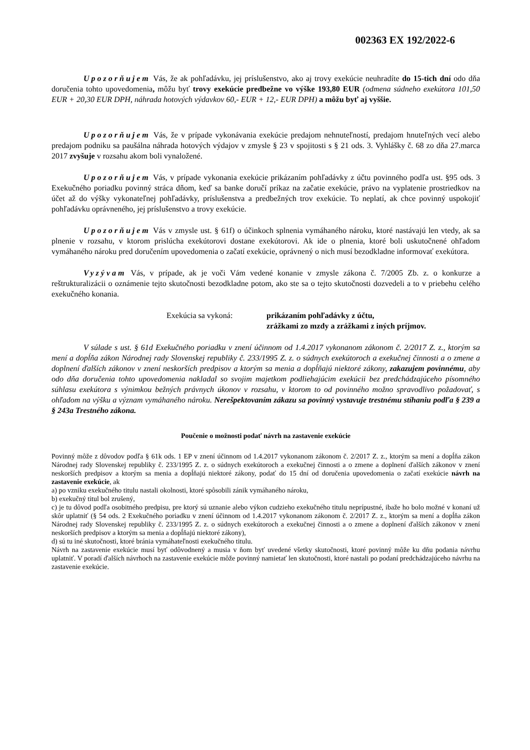002363 EX 192/2022-6
Upozorňujem Vás, že ak pohľadávku, jej príslušenstvo, ako aj trovy exekúcie neuhradíte do 15-tich dní odo dňa doručenia tohto upovedomenia, môžu byť trovy exekúcie predbežne vo výške 193,80 EUR (odmena súdneho exekútora 101,50 EUR + 20,30 EUR DPH, náhrada hotových výdavkov 60,- EUR + 12,- EUR DPH) a môžu byť aj vyššie.
Upozorňujem Vás, že v prípade vykonávania exekúcie predajom nehnuteľností, predajom hnuteľných vecí alebo predajom podniku sa paušálna náhrada hotových výdajov v zmysle § 23 v spojitosti s § 21 ods. 3. Vyhlášky č. 68 zo dňa 27.marca 2017 zvyšuje v rozsahu akom boli vynaložené.
Upozorňujem Vás, v prípade vykonania exekúcie prikázaním pohľadávky z účtu povinného podľa ust. §95 ods. 3 Exekučného poriadku povinný stráca dňom, keď sa banke doručí príkaz na začatie exekúcie, právo na vyplatenie prostriedkov na účet až do výšky vykonateľnej pohľadávky, príslušenstva a predbežných trov exekúcie. To neplatí, ak chce povinný uspokojiť pohľadávku oprávneného, jej príslušenstvo a trovy exekúcie.
Upozorňujem Vás v zmysle ust. § 61f) o účinkoch splnenia vymáhaného nároku, ktoré nastávajú len vtedy, ak sa plnenie v rozsahu, v ktorom prislúcha exekútorovi dostane exekútorovi. Ak ide o plnenia, ktoré boli uskutočnené ohľadom vymáhaného nároku pred doručením upovedomenia o začatí exekúcie, oprávnený o nich musí bezodkladne informovať exekútora.
Vyzývam Vás, v prípade, ak je voči Vám vedené konanie v zmysle zákona č. 7/2005 Zb. z. o konkurze a reštrukturalizácii o oznámenie tejto skutočnosti bezodkladne potom, ako ste sa o tejto skutočnosti dozvedeli a to v priebehu celého exekučného konania.
Exekúcia sa vykoná: prikázaním pohľadávky z účtu,
zrážkami zo mzdy a zrážkami z iných príjmov.
V súlade s ust. § 61d Exekučného poriadku v znení účinnom od 1.4.2017 vykonanom zákonom č. 2/2017 Z. z., ktorým sa mení a dopĺňa zákon Národnej rady Slovenskej republiky č. 233/1995 Z. z. o súdnych exekútoroch a exekučnej činnosti a o zmene a doplnení ďalších zákonov v znení neskorších predpisov a ktorým sa menia a dopĺňajú niektoré zákony, zakazujem povinnému, aby odo dňa doručenia tohto upovedomenia nakladal so svojim majetkom podliehajúcim exekúcii bez predchádzajúceho písomného súhlasu exekútora s výnimkou bežných právnych úkonov v rozsahu, v ktorom to od povinného možno spravodlivo požadovať, s ohľadom na výšku a význam vymáhaného nároku. Nerešpektovaním zákazu sa povinný vystavuje trestnému stíhaniu podľa § 239 a § 243a Trestného zákona.
Poučenie o možnosti podať návrh na zastavenie exekúcie
Povinný môže z dôvodov podľa § 61k ods. 1 EP v znení účinnom od 1.4.2017 vykonanom zákonom č. 2/2017 Z. z., ktorým sa mení a dopĺňa zákon Národnej rady Slovenskej republiky č. 233/1995 Z. z. o súdnych exekútoroch a exekučnej činnosti a o zmene a doplnení ďalších zákonov v znení neskorších predpisov a ktorým sa menia a dopĺňajú niektoré zákony, podať do 15 dní od doručenia upovedomenia o začatí exekúcie návrh na zastavenie exekúcie, ak
a) po vzniku exekučného titulu nastali okolnosti, ktoré spôsobili zánik vymáhaného nároku,
b) exekučný titul bol zrušený,
c) je tu dôvod podľa osobitného predpisu, pre ktorý sú uznanie alebo výkon cudzieho exekučného titulu neprípustné, ibaže ho bolo možné v konaní už skôr uplatniť (§ 54 ods. 2 Exekučného poriadku v znení účinnom od 1.4.2017 vykonanom zákonom č. 2/2017 Z. z., ktorým sa mení a dopĺňa zákon Národnej rady Slovenskej republiky č. 233/1995 Z. z. o súdnych exekútoroch a exekučnej činnosti a o zmene a doplnení ďalších zákonov v znení neskorších predpisov a ktorým sa menia a dopĺňajú niektoré zákony),
d) sú tu iné skutočnosti, ktoré bránia vymáhateľnosti exekučného titulu.
Návrh na zastavenie exekúcie musí byť odôvodnený a musia v ňom byť uvedené všetky skutočnosti, ktoré povinný môže ku dňu podania návrhu uplatniť. V poradí ďalších návrhoch na zastavenie exekúcie môže povinný namietať len skutočnosti, ktoré nastali po podaní predchádzajúceho návrhu na zastavenie exekúcie.